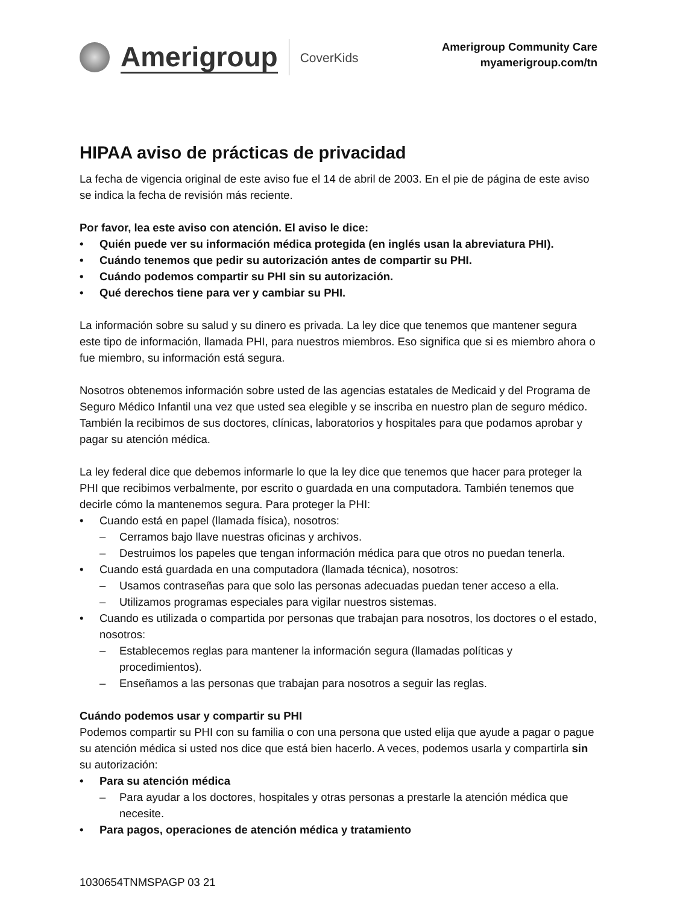Amerigroup CoverKids
Amerigroup Community Care
myamerigroup.com/tn
HIPAA aviso de prácticas de privacidad
La fecha de vigencia original de este aviso fue el 14 de abril de 2003. En el pie de página de este aviso se indica la fecha de revisión más reciente.
Por favor, lea este aviso con atención. El aviso le dice:
• Quién puede ver su información médica protegida (en inglés usan la abreviatura PHI).
• Cuándo tenemos que pedir su autorización antes de compartir su PHI.
• Cuándo podemos compartir su PHI sin su autorización.
• Qué derechos tiene para ver y cambiar su PHI.
La información sobre su salud y su dinero es privada. La ley dice que tenemos que mantener segura este tipo de información, llamada PHI, para nuestros miembros. Eso significa que si es miembro ahora o fue miembro, su información está segura.
Nosotros obtenemos información sobre usted de las agencias estatales de Medicaid y del Programa de Seguro Médico Infantil una vez que usted sea elegible y se inscriba en nuestro plan de seguro médico. También la recibimos de sus doctores, clínicas, laboratorios y hospitales para que podamos aprobar y pagar su atención médica.
La ley federal dice que debemos informarle lo que la ley dice que tenemos que hacer para proteger la PHI que recibimos verbalmente, por escrito o guardada en una computadora. También tenemos que decirle cómo la mantenemos segura. Para proteger la PHI:
• Cuando está en papel (llamada física), nosotros:
– Cerramos bajo llave nuestras oficinas y archivos.
– Destruimos los papeles que tengan información médica para que otros no puedan tenerla.
• Cuando está guardada en una computadora (llamada técnica), nosotros:
– Usamos contraseñas para que solo las personas adecuadas puedan tener acceso a ella.
– Utilizamos programas especiales para vigilar nuestros sistemas.
• Cuando es utilizada o compartida por personas que trabajan para nosotros, los doctores o el estado, nosotros:
– Establecemos reglas para mantener la información segura (llamadas políticas y procedimientos).
– Enseñamos a las personas que trabajan para nosotros a seguir las reglas.
Cuándo podemos usar y compartir su PHI
Podemos compartir su PHI con su familia o con una persona que usted elija que ayude a pagar o pague su atención médica si usted nos dice que está bien hacerlo. A veces, podemos usarla y compartirla sin su autorización:
• Para su atención médica
– Para ayudar a los doctores, hospitales y otras personas a prestarle la atención médica que necesite.
• Para pagos, operaciones de atención médica y tratamiento
1030654TNMSPAGP 03 21